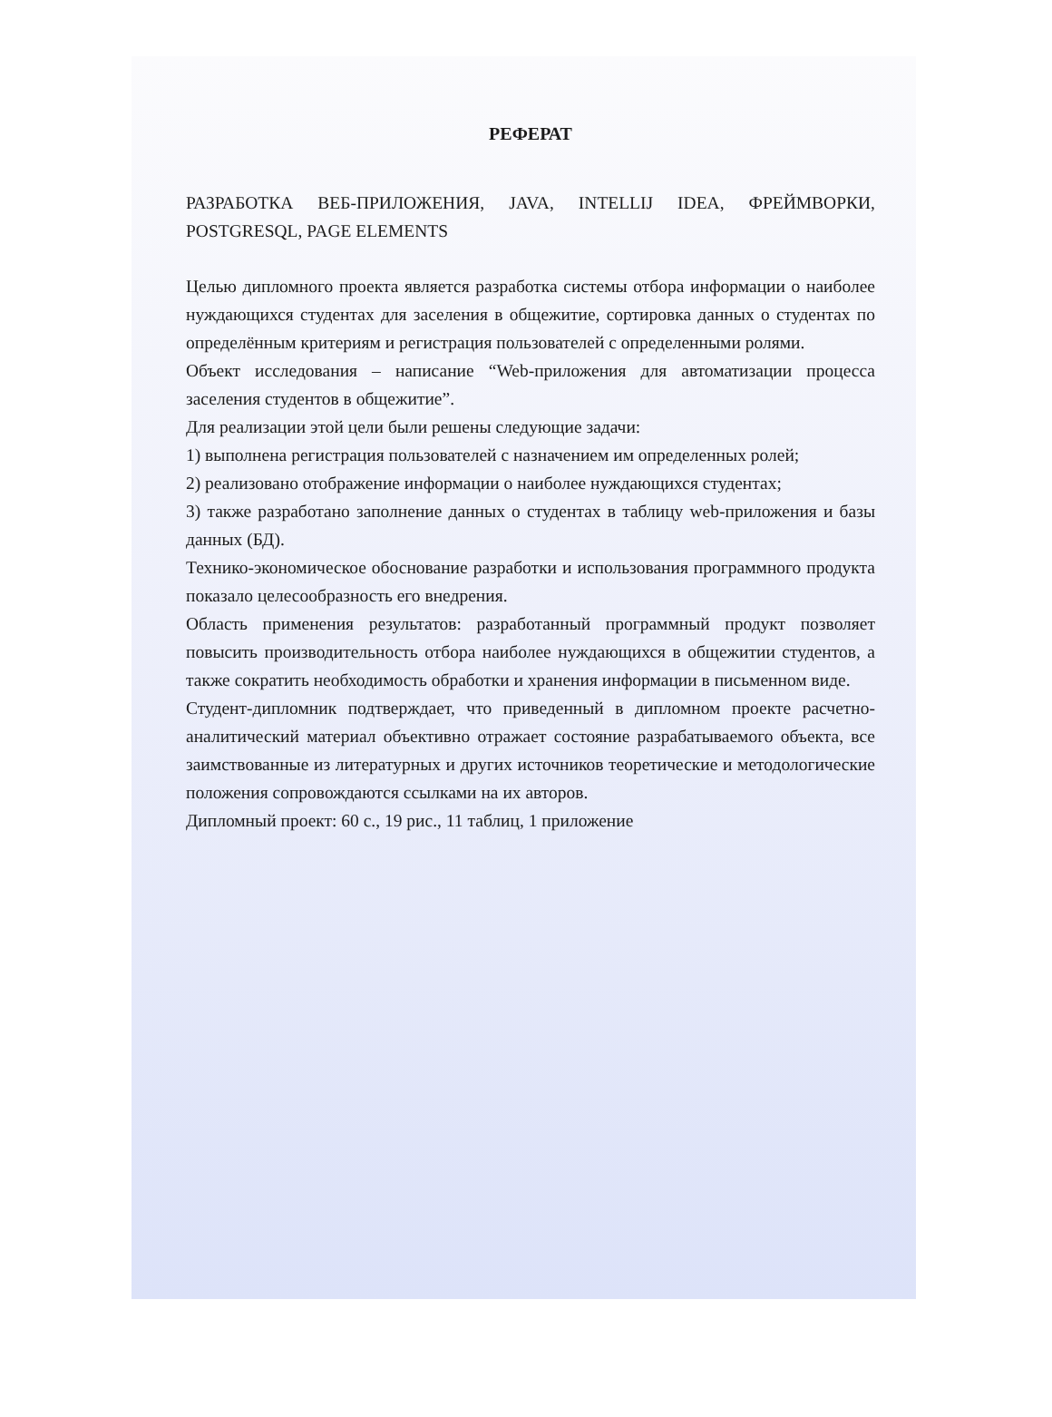РЕФЕРАТ
РАЗРАБОТКА ВЕБ-ПРИЛОЖЕНИЯ, JAVA, INTELLIJ IDEA, ФРЕЙМВОРКИ, POSTGRESQL, PAGE ELEMENTS
Целью дипломного проекта является разработка системы отбора информации о наиболее нуждающихся студентах для заселения в общежитие, сортировка данных о студентах по определённым критериям и регистрация пользователей с определенными ролями.
Объект исследования – написание “Web-приложения для автоматизации процесса заселения студентов в общежитие”.
Для реализации этой цели были решены следующие задачи:
1) выполнена регистрация пользователей с назначением им определенных ролей;
2) реализовано отображение информации о наиболее нуждающихся студентах;
3) также разработано заполнение данных о студентах в таблицу web-приложения и базы данных (БД).
Технико-экономическое обоснование разработки и использования программного продукта показало целесообразность его внедрения.
Область применения результатов: разработанный программный продукт позволяет повысить производительность отбора наиболее нуждающихся в общежитии студентов, а также сократить необходимость обработки и хранения информации в письменном виде.
Студент-дипломник подтверждает, что приведенный в дипломном проекте расчетно-аналитический материал объективно отражает состояние разрабатываемого объекта, все заимствованные из литературных и других источников теоретические и методологические положения сопровождаются ссылками на их авторов.
Дипломный проект: 60 с., 19 рис., 11 таблиц, 1 приложение